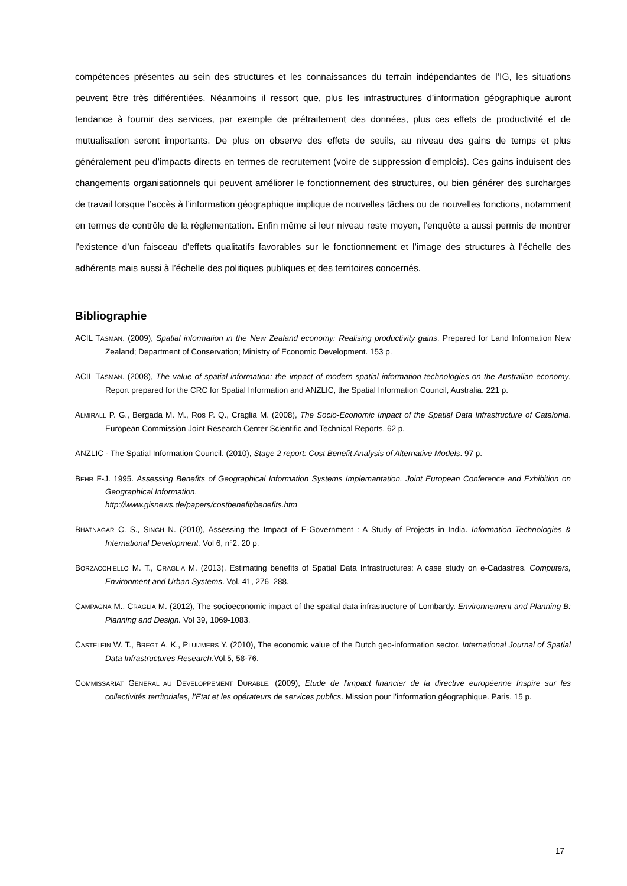compétences présentes au sein des structures et les connaissances du terrain indépendantes de l’IG, les situations peuvent être très différentiées. Néanmoins il ressort que, plus les infrastructures d’information géographique auront tendance à fournir des services, par exemple de prétraitement des données, plus ces effets de productivité et de mutualisation seront importants. De plus on observe des effets de seuils, au niveau des gains de temps et plus généralement peu d’impacts directs en termes de recrutement (voire de suppression d’emplois). Ces gains induisent des changements organisationnels qui peuvent améliorer le fonctionnement des structures, ou bien générer des surcharges de travail lorsque l’accès à l’information géographique implique de nouvelles tâches ou de nouvelles fonctions, notamment en termes de contrôle de la règlementation. Enfin même si leur niveau reste moyen, l’enquête a aussi permis de montrer l’existence d’un faisceau d’effets qualitatifs favorables sur le fonctionnement et l’image des structures à l’échelle des adhérents mais aussi à l’échelle des politiques publiques et des territoires concernés.
Bibliographie
ACIL TASMAN. (2009), Spatial information in the New Zealand economy: Realising productivity gains. Prepared for Land Information New Zealand; Department of Conservation; Ministry of Economic Development. 153 p.
ACIL TASMAN. (2008), The value of spatial information: the impact of modern spatial information technologies on the Australian economy, Report prepared for the CRC for Spatial Information and ANZLIC, the Spatial Information Council, Australia. 221 p.
ALMIRALL P. G., Bergada M. M., Ros P. Q., Craglia M. (2008), The Socio-Economic Impact of the Spatial Data Infrastructure of Catalonia. European Commission Joint Research Center Scientific and Technical Reports. 62 p.
ANZLIC - The Spatial Information Council. (2010), Stage 2 report: Cost Benefit Analysis of Alternative Models. 97 p.
BEHR F-J. 1995. Assessing Benefits of Geographical Information Systems Implemantation. Joint European Conference and Exhibition on Geographical Information.
http://www.gisnews.de/papers/costbenefit/benefits.htm
BHATNAGAR C. S., SINGH N. (2010), Assessing the Impact of E-Government : A Study of Projects in India. Information Technologies & International Development. Vol 6, n°2. 20 p.
BORZACCHIELLO M. T., CRAGLIA M. (2013), Estimating benefits of Spatial Data Infrastructures: A case study on e-Cadastres. Computers, Environment and Urban Systems. Vol. 41, 276–288.
CAMPAGNA M., CRAGLIA M. (2012), The socioeconomic impact of the spatial data infrastructure of Lombardy. Environnement and Planning B: Planning and Design. Vol 39, 1069-1083.
CASTELEIN W. T., BREGT A. K., PLUIJMERS Y. (2010), The economic value of the Dutch geo-information sector. International Journal of Spatial Data Infrastructures Research.Vol.5, 58-76.
COMMISSARIAT GENERAL AU DEVELOPPEMENT DURABLE. (2009), Etude de l’impact financier de la directive européenne Inspire sur les collectivités territoriales, l’Etat et les opérateurs de services publics. Mission pour l’information géographique. Paris. 15 p.
17